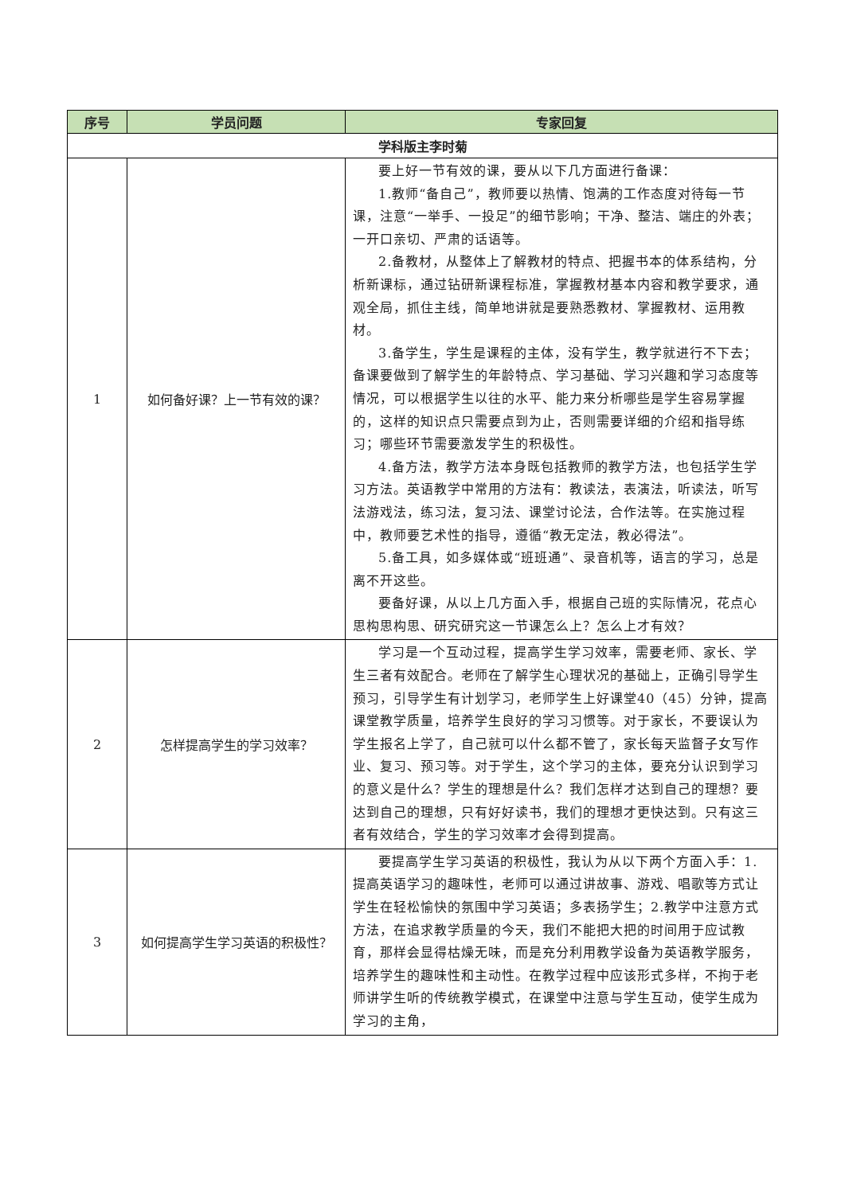| 序号 | 学员问题 | 专家回复 |
| --- | --- | --- |
| 学科版主李时菊 | | |
| 1 | 如何备好课？上一节有效的课？ | 要上好一节有效的课，要从以下几方面进行备课： 1.教师“备自己”，教师要以热情、饱满的工作态度对待每一节课，注意“一举手、一投足”的细节影响；干净、整洁、端庄的外表；一开口亲切、严肃的话语等。 2.备教材，从整体上了解教材的特点、把握书本的体系结构，分析新课标，通过钻研新课程标准，掌握教材基本内容和教学要求，通观全局，抓住主线，简单地讲就是要熟悉教材、掌握教材、运用教材。 3.备学生，学生是课程的主体，没有学生，教学就进行不下去；备课要做到了解学生的年龄特点、学习基础、学习兴趣和学习态度等情况，可以根据学生以往的水平、能力来分析哪些是学生容易掌握的，这样的知识点只需要点到为止，否则需要详细的介绍和指导练习；哪些环节需要激发学生的积极性。 4.备方法，教学方法本身既包括教师的教学方法，也包括学生学习方法。英语教学中常用的方法有：教读法，表演法，听读法，听写法游戏法，练习法，复习法、课堂讨论法，合作法等。在实施过程中，教师要艺术性的指导，遵循“教无定法，教必得法”。 5.备工具，如多媒体或“班班通”、录音机等，语言的学习，总是离不开这些。 要备好课，从以上几方面入手，根据自己班的实际情况，花点心思构思构思、研究研究这一节课怎么上？怎么上才有效？ |
| 2 | 怎样提高学生的学习效率？ | 学习是一个互动过程，提高学生学习效率，需要老师、家长、学生三者有效配合。老师在了解学生心理状况的基础上，正确引导学生预习，引导学生有计划学习，老师学生上好课堂40（45）分钟，提高课堂教学质量，培养学生良好的学习习惯等。对于家长，不要误认为学生报名上学了，自己就可以什么都不管了，家长每天监督子女写作业、复习、预习等。对于学生，这个学习的主体，要充分认识到学习的意义是什么？学生的理想是什么？我们怎样才达到自己的理想？要达到自己的理想，只有好好读书，我们的理想才更快达到。只有这三者有效结合，学生的学习效率才会得到提高。 |
| 3 | 如何提高学生学习英语的积极性？ | 要提高学生学习英语的积极性，我认为从以下两个方面入手：1.提高英语学习的趣味性，老师可以通过讲故事、游戏、唱歌等方式让学生在轻松愉快的氛围中学习英语；多表扬学生；2.教学中注意方式方法，在追求教学质量的今天，我们不能把大把的时间用于应试教育，那样会显得枯燥无味，而是充分利用教学设备为英语教学服务，培养学生的趣味性和主动性。在教学过程中应该形式多样，不拘于老师讲学生听的传统教学模式，在课堂中注意与学生互动，使学生成为学习的主角， |